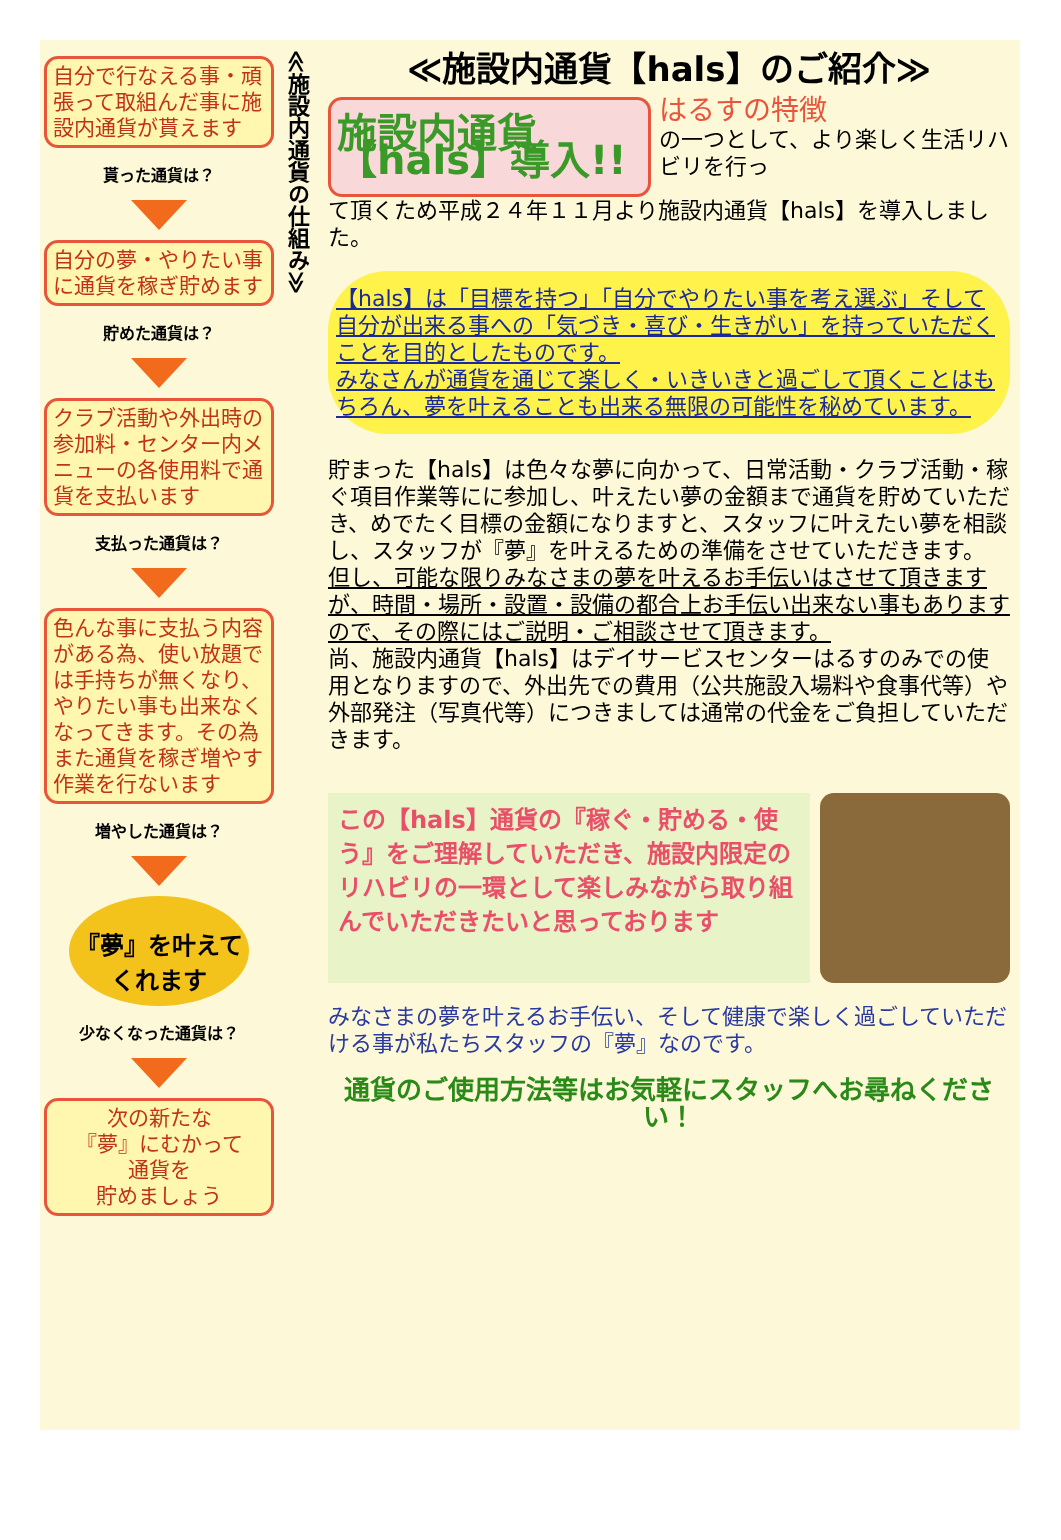自分で行なえる事・頑張って取組んだ事に施設内通貨が貰えます
貰った通貨は？
自分の夢・やりたい事に通貨を稼ぎ貯めます
貯めた通貨は？
クラブ活動や外出時の参加料・センター内メニューの各使用料で通貨を支払います
支払った通貨は？
色んな事に支払う内容がある為、使い放題では手持ちが無くなり、やりたい事も出来なくなってきます。その為また通貨を稼ぎ増やす作業を行ないます
増やした通貨は？
『夢』を叶えてくれます
少なくなった通貨は？
次の新たな
『夢』にむかって
通貨を
貯めましょう
≪施設内通貨の仕組み≫
≪施設内通貨【hals】のご紹介≫
施設内通貨【hals】導入!!
はるすの特徴
の一つとして、より楽しく生活リハビリを行っ
て頂くため平成２４年１１月より施設内通貨【hals】を導入しました。
【hals】は「目標を持つ」「自分でやりたい事を考え選ぶ」そして自分が出来る事への「気づき・喜び・生きがい」を持っていただくことを目的としたものです。
みなさんが通貨を通じて楽しく・いきいきと過ごして頂くことはもちろん、夢を叶えることも出来る無限の可能性を秘めています。
貯まった【hals】は色々な夢に向かって、日常活動・クラブ活動・稼ぐ項目作業等にに参加し、叶えたい夢の金額まで通貨を貯めていただき、めでたく目標の金額になりますと、スタッフに叶えたい夢を相談し、スタッフが『夢』を叶えるための準備をさせていただきます。
但し、可能な限りみなさまの夢を叶えるお手伝いはさせて頂きますが、時間・場所・設置・設備の都合上お手伝い出来ない事もありますので、その際にはご説明・ご相談させて頂きます。
尚、施設内通貨【hals】はデイサービスセンターはるすのみでの使用となりますので、外出先での費用（公共施設入場料や食事代等）や外部発注（写真代等）につきましては通常の代金をご負担していただきます。
この【hals】通貨の『稼ぐ・貯める・使う』をご理解していただき、施設内限定のリハビリの一環として楽しみながら取り組んでいただきたいと思っております
みなさまの夢を叶えるお手伝い、そして健康で楽しく過ごしていただける事が私たちスタッフの『夢』なのです。
通貨のご使用方法等はお気軽にスタッフへお尋ねください！